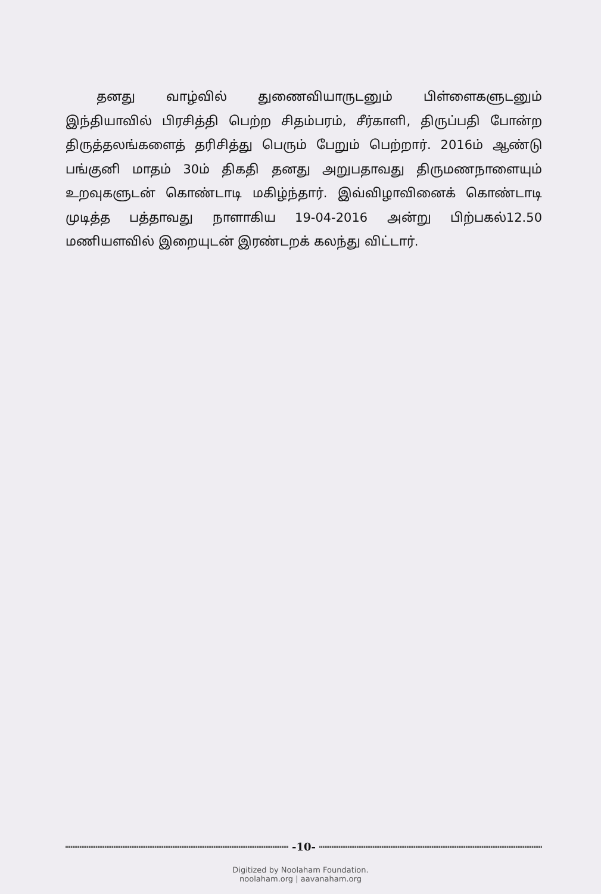தனது வாழ்வில் துணைவியாருடனும் பிள்ளைகளுடனும் இந்தியாவில் பிரசித்தி பெற்ற சிதம்பரம், சீர்காளி, திருப்பதி போன்ற திருத்தலங்களைத் தரிசித்து பெரும் பேறும் பெற்றார். 2016ம் ஆண்டு பங்குனி மாதம் 30ம் திகதி தனது அறுபதாவது திருமணநாளையும் உறவுகளுடன் கொண்டாடி மகிழ்ந்தார். இவ்விழாவினைக் கொண்டாடி முடித்த பத்தாவது நாளாகிய 19-04-2016 அன்று பிற்பகல்12.50 மணியளவில் இறையுடன் இரண்டறக் கலந்து விட்டார்.
-10-
Digitized by Noolaham Foundation.
noolaham.org | aavanaham.org